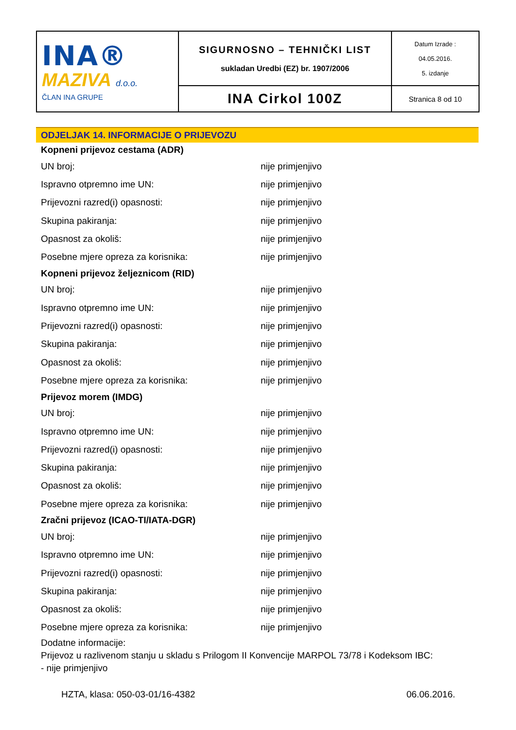| INA® MAZIVA d.o.o. ČLAN INA GRUPE | SIGURNOSNO – TEHNIČKI LIST sukladan Uredbi (EZ) br. 1907/2006 | Datum Izrade : 04.05.2016. 5. izdanje |
| | INA Cirkol 100Z | Stranica 8 od 10 |
ODJELJAK 14. INFORMACIJE O PRIJEVOZU
Kopneni prijevoz cestama (ADR)
| UN broj: | nije primjenjivo |
| Ispravno otpremno ime UN: | nije primjenjivo |
| Prijevozni razred(i) opasnosti: | nije primjenjivo |
| Skupina pakiranja: | nije primjenjivo |
| Opasnost za okoliš: | nije primjenjivo |
| Posebne mjere opreza za korisnika: | nije primjenjivo |
Kopneni prijevoz željeznicom (RID)
| UN broj: | nije primjenjivo |
| Ispravno otpremno ime UN: | nije primjenjivo |
| Prijevozni razred(i) opasnosti: | nije primjenjivo |
| Skupina pakiranja: | nije primjenjivo |
| Opasnost za okoliš: | nije primjenjivo |
| Posebne mjere opreza za korisnika: | nije primjenjivo |
Prijevoz morem (IMDG)
| UN broj: | nije primjenjivo |
| Ispravno otpremno ime UN: | nije primjenjivo |
| Prijevozni razred(i) opasnosti: | nije primjenjivo |
| Skupina pakiranja: | nije primjenjivo |
| Opasnost za okoliš: | nije primjenjivo |
| Posebne mjere opreza za korisnika: | nije primjenjivo |
Zračni prijevoz (ICAO-TI/IATA-DGR)
| UN broj: | nije primjenjivo |
| Ispravno otpremno ime UN: | nije primjenjivo |
| Prijevozni razred(i) opasnosti: | nije primjenjivo |
| Skupina pakiranja: | nije primjenjivo |
| Opasnost za okoliš: | nije primjenjivo |
| Posebne mjere opreza za korisnika: | nije primjenjivo |
Dodatne informacije:
Prijevoz u razlivenom stanju u skladu s Prilogom II Konvencije MARPOL 73/78 i Kodeksom IBC:
- nije primjenjivo
HZTA, klasa: 050-03-01/16-4382 06.06.2016.